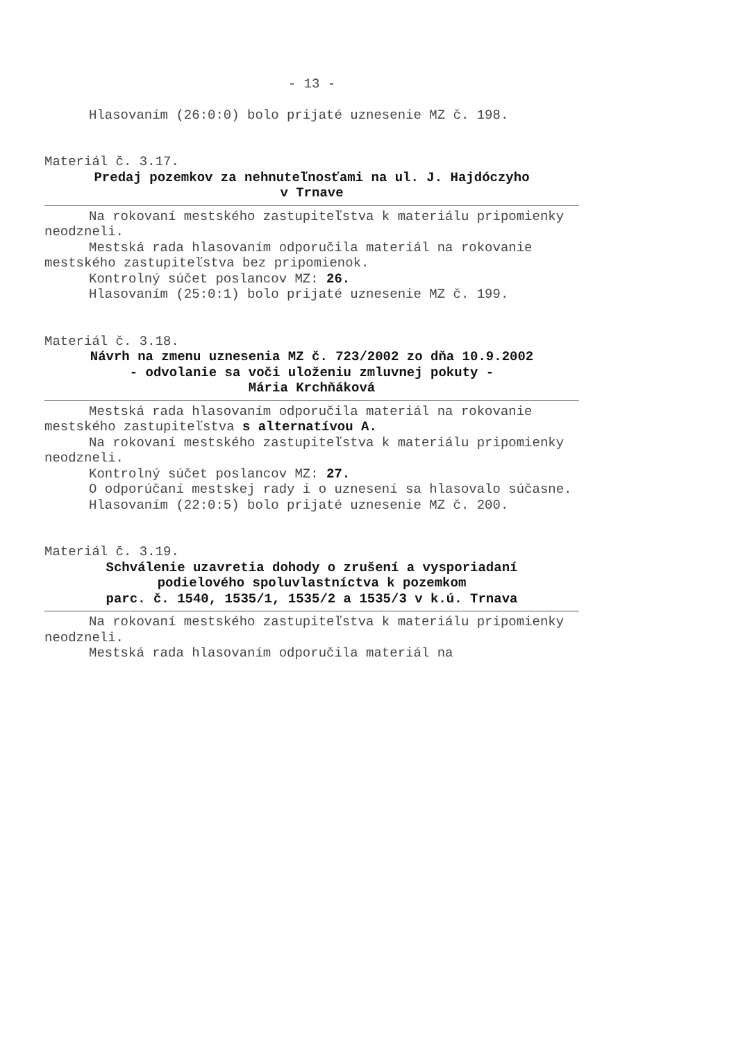- 13 -
Hlasovaním (26:0:0) bolo prijaté uznesenie MZ č. 198.
Materiál č. 3.17.
Predaj pozemkov za nehnuteľnosťami na ul. J. Hajdóczyho
v Trnave
Na rokovaní mestského zastupiteľstva k materiálu pripomienky neodzneli.
Mestská rada hlasovaním odporučila materiál na rokovanie mestského zastupiteľstva bez pripomienok.
Kontrolný súčet poslancov MZ: 26.
Hlasovaním (25:0:1) bolo prijaté uznesenie MZ č. 199.
Materiál č. 3.18.
Návrh na zmenu uznesenia MZ č. 723/2002 zo dňa 10.9.2002
- odvolanie sa voči uloženiu zmluvnej pokuty -
Mária Krchňáková
Mestská rada hlasovaním odporučila materiál na rokovanie mestského zastupiteľstva s alternatívou A.
Na rokovaní mestského zastupiteľstva k materiálu pripomienky neodzneli.
Kontrolný súčet poslancov MZ: 27.
O odporúčaní mestskej rady i o uznesení sa hlasovalo súčasne.
Hlasovaním (22:0:5) bolo prijaté uznesenie MZ č. 200.
Materiál č. 3.19.
Schválenie uzavretia dohody o zrušení a vysporiadaní
podielového spoluvlastníctva k pozemkom
parc. č. 1540, 1535/1, 1535/2 a 1535/3 v k.ú. Trnava
Na rokovaní mestského zastupiteľstva k materiálu pripomienky neodzneli.
Mestská rada hlasovaním odporučila materiál na